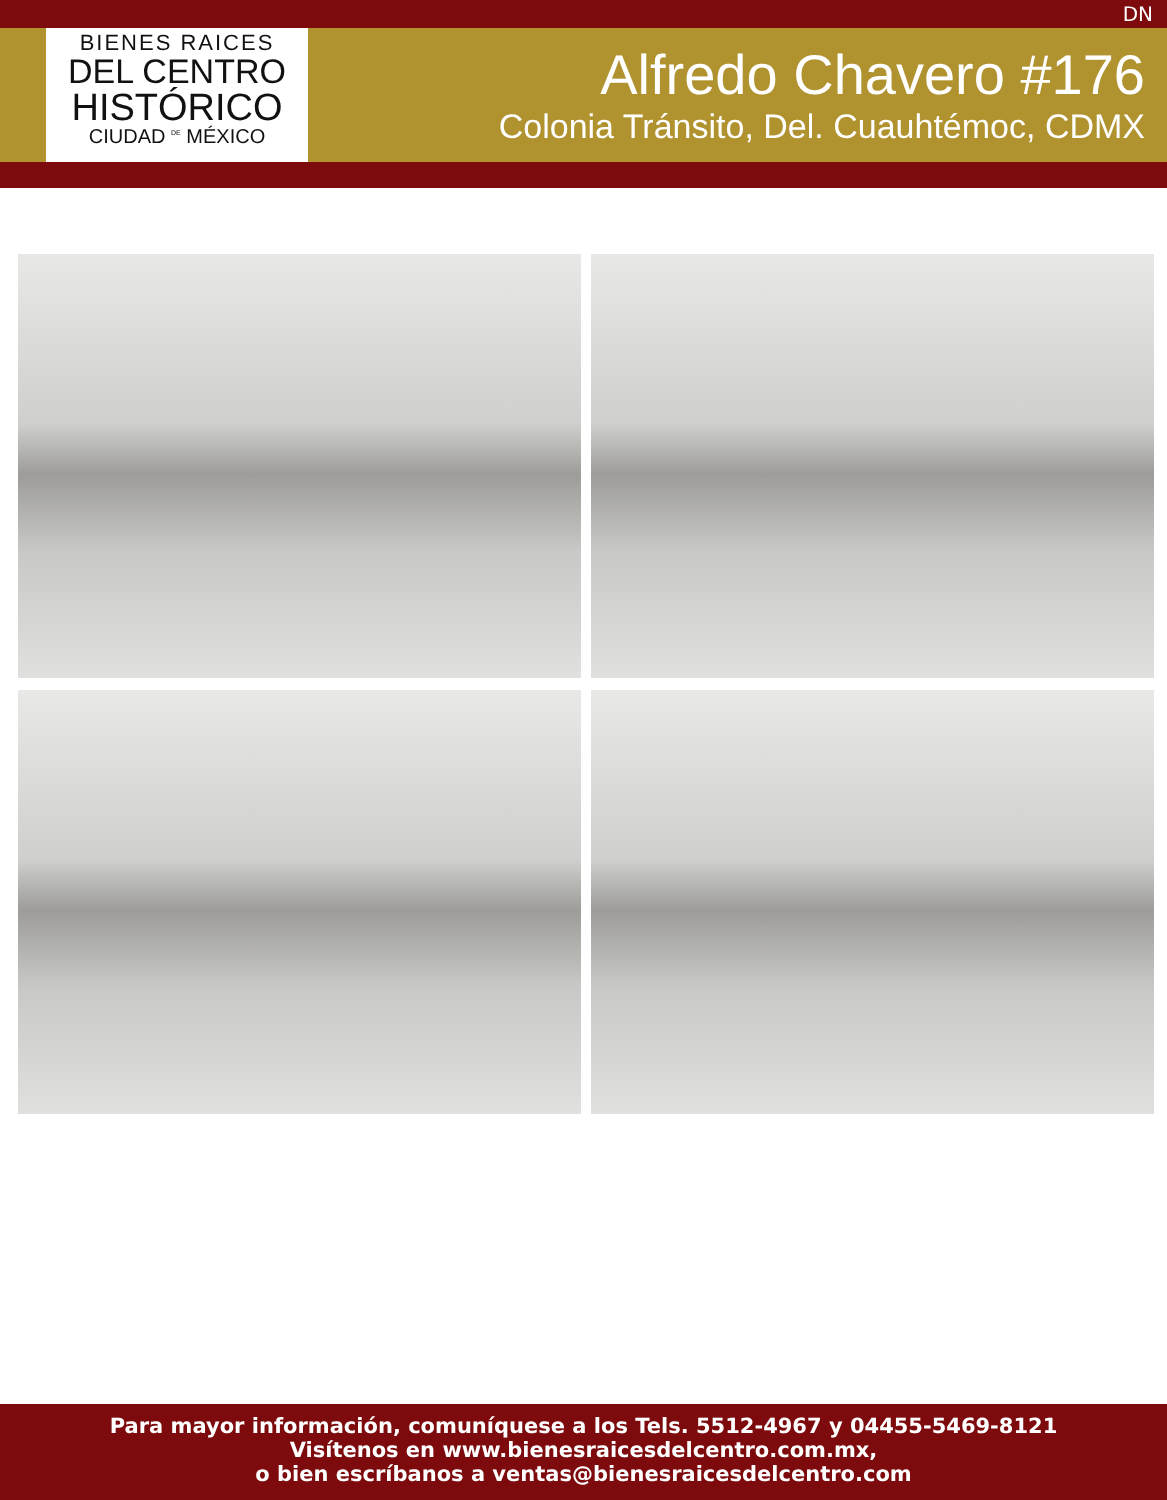DN
BIENES RAICES
DEL CENTRO
HISTÓRICO
CIUDAD <sup>DE</sup> MÉXICO
Alfredo Chavero #176
Colonia Tránsito, Del. Cuauhtémoc, CDMX
Para mayor información, comuníquese a los Tels. 5512-4967 y 04455-5469-8121
Visítenos en www.bienesraicesdelcentro.com.mx,
o bien escríbanos a ventas@bienesraicesdelcentro.com